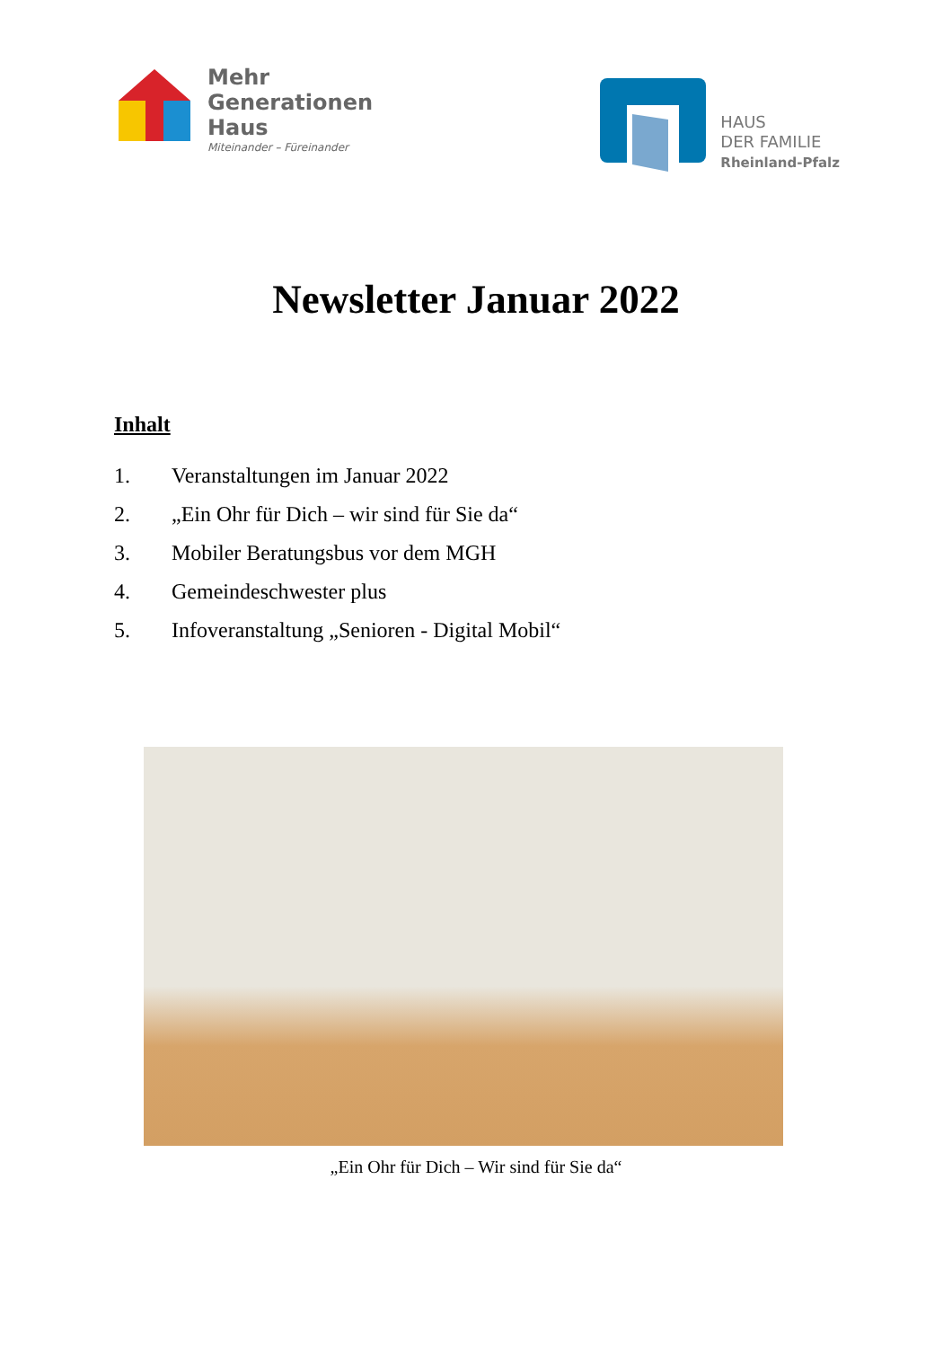Mehr
Generationen
Haus
Miteinander – Füreinander
HAUS
DER FAMILIE
Rheinland-Pfalz
Newsletter Januar 2022
Inhalt
1. Veranstaltungen im Januar 2022
2. „Ein Ohr für Dich – wir sind für Sie da“
3. Mobiler Beratungsbus vor dem MGH
4. Gemeindeschwester plus
5. Infoveranstaltung „Senioren - Digital Mobil“
„Ein Ohr für Dich – Wir sind für Sie da“